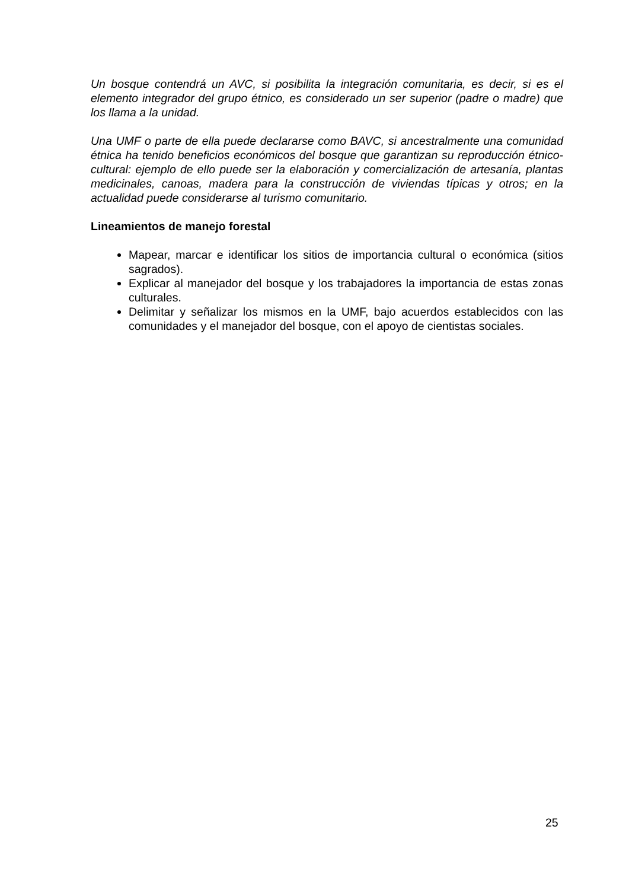Un bosque contendrá un AVC, si posibilita la integración comunitaria, es decir, si es el elemento integrador del grupo étnico, es considerado un ser superior (padre o madre) que los llama a la unidad.
Una UMF o parte de ella puede declararse como BAVC, si ancestralmente una comunidad étnica ha tenido beneficios económicos del bosque que garantizan su reproducción étnico-cultural: ejemplo de ello puede ser la elaboración y comercialización de artesanía, plantas medicinales, canoas, madera para la construcción de viviendas típicas y otros; en la actualidad puede considerarse al turismo comunitario.
Lineamientos de manejo forestal
Mapear, marcar e identificar los sitios de importancia cultural o económica (sitios sagrados).
Explicar al manejador del bosque y los trabajadores la importancia de estas zonas culturales.
Delimitar y señalizar los mismos en la UMF, bajo acuerdos establecidos con las comunidades y el manejador del bosque, con el apoyo de cientistas sociales.
25